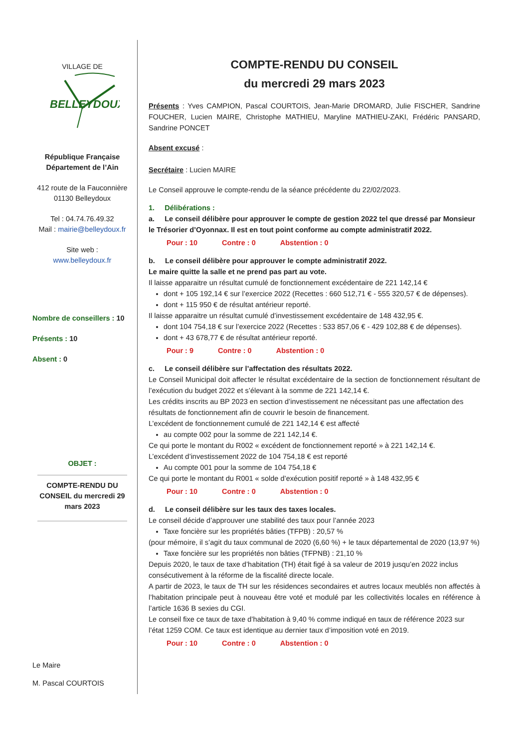VILLAGE DE
BELLEYDOUX
République Française
Département de l’Ain
412 route de la Fauconnière
01130 Belleydoux
Tel : 04.74.76.49.32
Mail : mairie@belleydoux.fr
Site web :
www.belleydoux.fr
Nombre de conseillers : 10
Présents : 10
Absent : 0
OBJET :
COMPTE-RENDU DU CONSEIL du mercredi 29 mars 2023
Le Maire
M. Pascal COURTOIS
COMPTE-RENDU DU CONSEIL
du mercredi 29 mars 2023
Présents : Yves CAMPION, Pascal COURTOIS, Jean-Marie DROMARD, Julie FISCHER, Sandrine FOUCHER, Lucien MAIRE, Christophe MATHIEU, Maryline MATHIEU-ZAKI, Frédéric PANSARD, Sandrine PONCET
Absent excusé :
Secrétaire : Lucien MAIRE
Le Conseil approuve le compte-rendu de la séance précédente du 22/02/2023.
1. Délibérations :
a. Le conseil délibère pour approuver le compte de gestion 2022 tel que dressé par Monsieur le Trésorier d’Oyonnax. Il est en tout point conforme au compte administratif 2022.
Pour : 10 Contre : 0 Abstention : 0
b. Le conseil délibère pour approuver le compte administratif 2022.
Le maire quitte la salle et ne prend pas part au vote.
Il laisse apparaitre un résultat cumulé de fonctionnement excédentaire de 221 142,14 €
dont + 105 192,14 € sur l’exercice 2022 (Recettes : 660 512,71 € - 555 320,57 € de dépenses).
dont + 115 950 € de résultat antérieur reporté.
Il laisse apparaitre un résultat cumulé d’investissement excédentaire de 148 432,95 €.
dont 104 754,18 € sur l’exercice 2022 (Recettes : 533 857,06 € - 429 102,88 € de dépenses).
dont + 43 678,77 € de résultat antérieur reporté.
Pour : 9 Contre : 0 Abstention : 0
c. Le conseil délibère sur l’affectation des résultats 2022.
Le Conseil Municipal doit affecter le résultat excédentaire de la section de fonctionnement résultant de l’exécution du budget 2022 et s’élevant à la somme de 221 142,14 €.
Les crédits inscrits au BP 2023 en section d’investissement ne nécessitant pas une affectation des résultats de fonctionnement afin de couvrir le besoin de financement.
L’excédent de fonctionnement cumulé de 221 142,14 € est affecté
au compte 002 pour la somme de 221 142,14 €.
Ce qui porte le montant du R002 « excédent de fonctionnement reporté » à 221 142,14 €.
L’excédent d’investissement 2022 de 104 754,18 € est reporté
Au compte 001 pour la somme de 104 754,18 €
Ce qui porte le montant du R001 « solde d’exécution positif reporté » à 148 432,95 €
Pour : 10 Contre : 0 Abstention : 0
d. Le conseil délibère sur les taux des taxes locales.
Le conseil décide d’approuver une stabilité des taux pour l’année 2023
Taxe foncière sur les propriétés bâties (TFPB) : 20,57 %
(pour mémoire, il s’agit du taux communal de 2020 (6,60 %) + le taux départemental de 2020 (13,97 %)
Taxe foncière sur les propriétés non bâties (TFPNB) : 21,10 %
Depuis 2020, le taux de taxe d’habitation (TH) était figé à sa valeur de 2019 jusqu’en 2022 inclus consécutivement à la réforme de la fiscalité directe locale.
A partir de 2023, le taux de TH sur les résidences secondaires et autres locaux meublés non affectés à l’habitation principale peut à nouveau être voté et modulé par les collectivités locales en référence à l’article 1636 B sexies du CGI.
Le conseil fixe ce taux de taxe d’habitation à 9,40 % comme indiqué en taux de référence 2023 sur l’état 1259 COM. Ce taux est identique au dernier taux d’imposition voté en 2019.
Pour : 10 Contre : 0 Abstention : 0